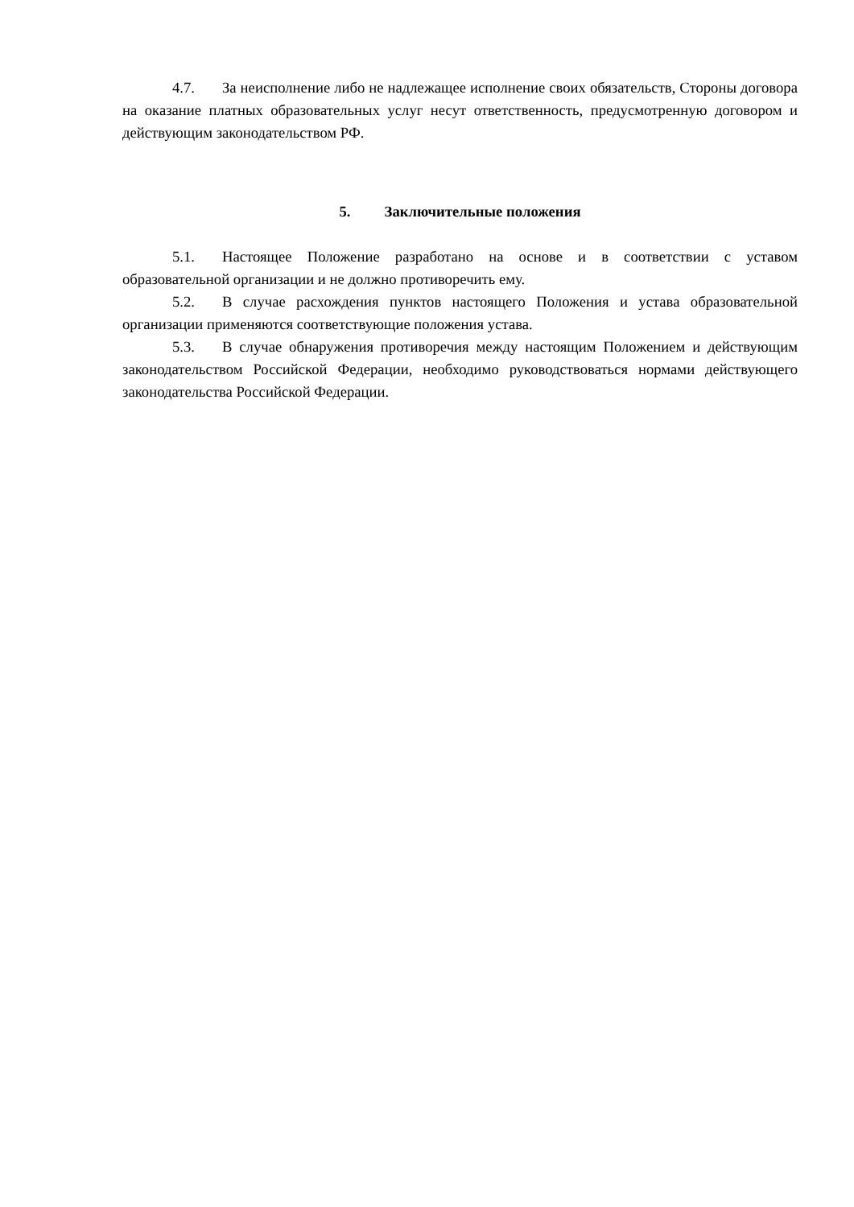4.7. За неисполнение либо не надлежащее исполнение своих обязательств, Стороны договора на оказание платных образовательных услуг несут ответственность, предусмотренную договором и действующим законодательством РФ.
5. Заключительные положения
5.1. Настоящее Положение разработано на основе и в соответствии с уставом образовательной организации и не должно противоречить ему.
5.2. В случае расхождения пунктов настоящего Положения и устава образовательной организации применяются соответствующие положения устава.
5.3. В случае обнаружения противоречия между настоящим Положением и действующим законодательством Российской Федерации, необходимо руководствоваться нормами действующего законодательства Российской Федерации.